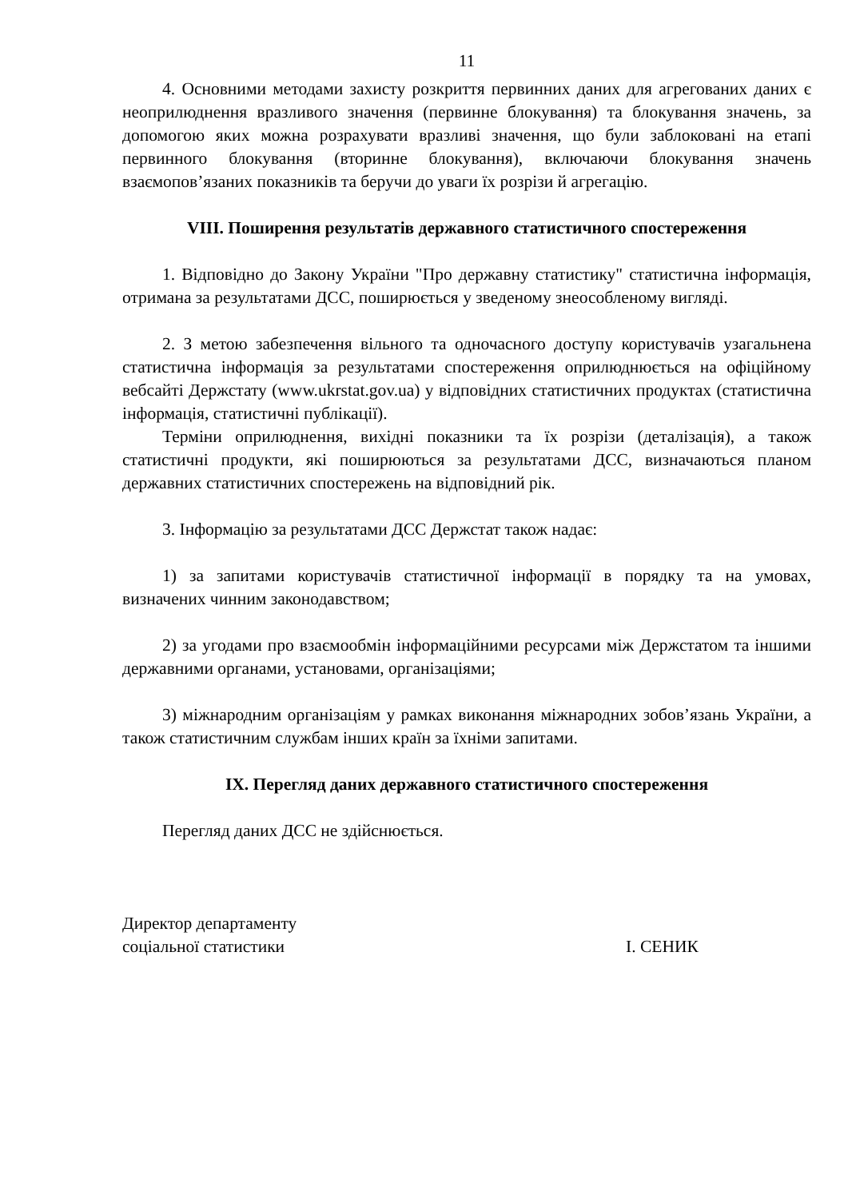11
4. Основними методами захисту розкриття первинних даних для агрегованих даних є неоприлюднення вразливого значення (первинне блокування) та блокування значень, за допомогою яких можна розрахувати вразливі значення, що були заблоковані на етапі первинного блокування (вторинне блокування), включаючи блокування значень взаємопов’язаних показників та беручи до уваги їх розрізи й агрегацію.
VIII. Поширення результатів державного статистичного спостереження
1. Відповідно до Закону України "Про державну статистику" статистична інформація, отримана за результатами ДСС, поширюється у зведеному знеособленому вигляді.
2. З метою забезпечення вільного та одночасного доступу користувачів узагальнена статистична інформація за результатами спостереження оприлюднюється на офіційному вебсайті Держстату (www.ukrstat.gov.ua) у відповідних статистичних продуктах (статистична інформація, статистичні публікації).
Терміни оприлюднення, вихідні показники та їх розрізи (деталізація), а також статистичні продукти, які поширюються за результатами ДСС, визначаються планом державних статистичних спостережень на відповідний рік.
3. Інформацію за результатами ДСС Держстат також надає:
1) за запитами користувачів статистичної інформації в порядку та на умовах, визначених чинним законодавством;
2) за угодами про взаємообмін інформаційними ресурсами між Держстатом та іншими державними органами, установами, організаціями;
3) міжнародним організаціям у рамках виконання міжнародних зобов’язань України, а також статистичним службам інших країн за їхніми запитами.
IX. Перегляд даних державного статистичного спостереження
Перегляд даних ДСС не здійснюється.
Директор департаменту
соціальної статистики
І. СЕНИК